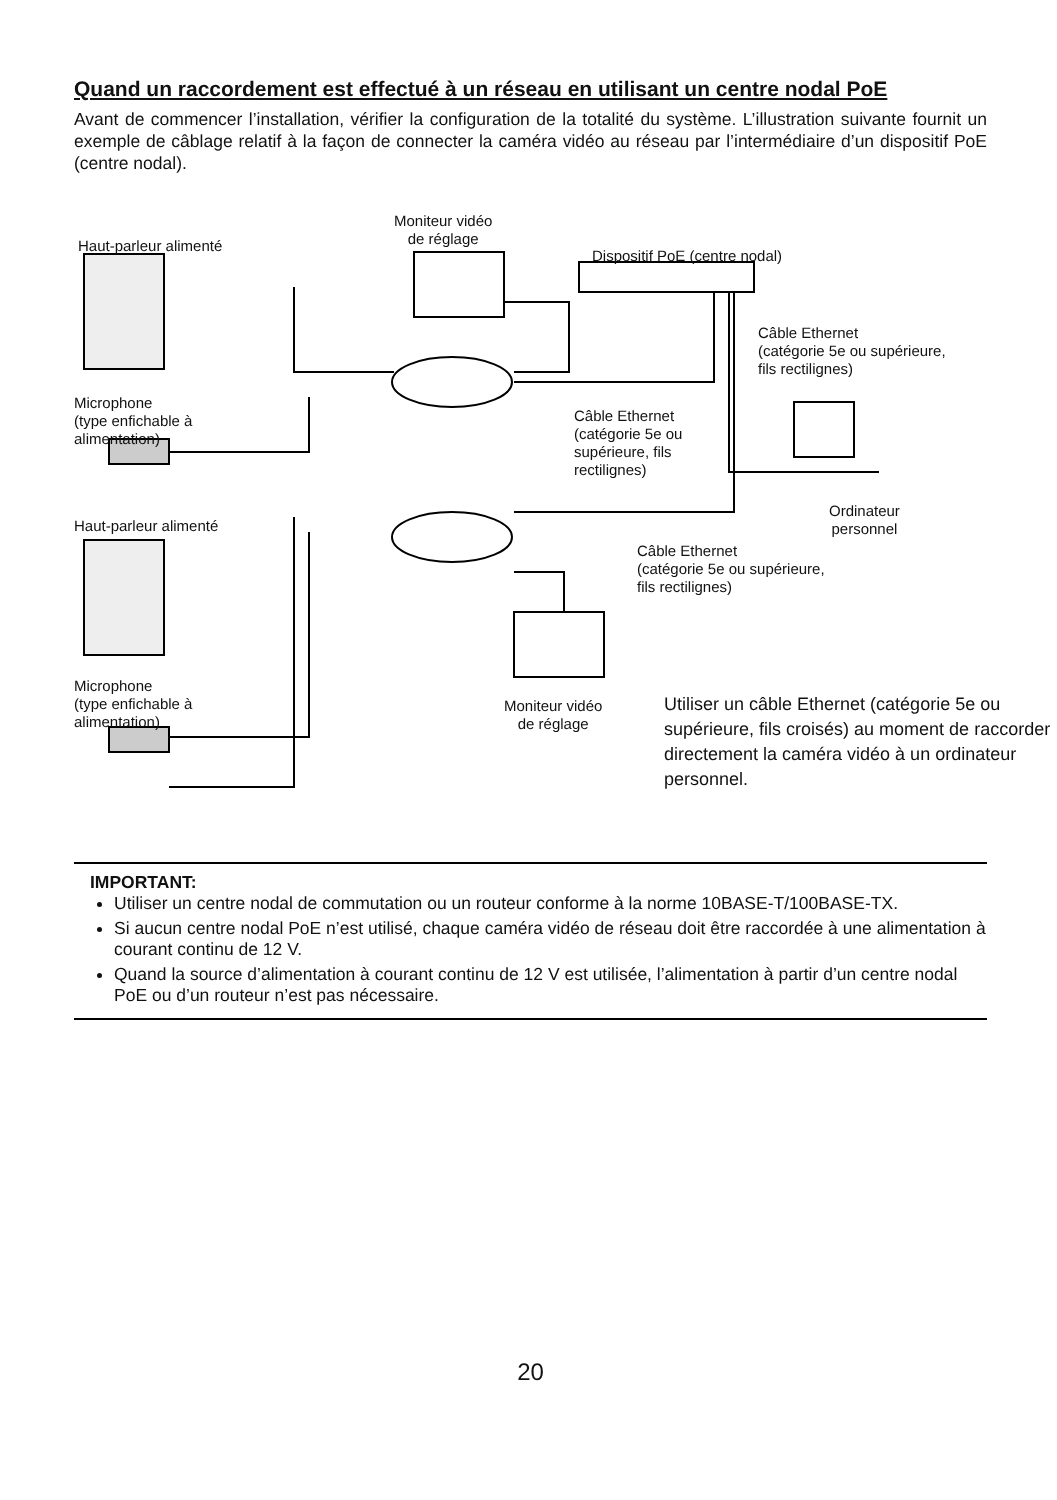Quand un raccordement est effectué à un réseau en utilisant un centre nodal PoE
Avant de commencer l’installation, vérifier la configuration de la totalité du système. L’illustration suivante fournit un exemple de câblage relatif à la façon de connecter la caméra vidéo au réseau par l’intermédiaire d’un dispositif PoE (centre nodal).
Haut-parleur alimenté
Moniteur vidéo
de réglage
Dispositif PoE (centre nodal)
Câble Ethernet
(catégorie 5e ou supérieure,
fils rectilignes)
Microphone
(type enfichable à
alimentation)
Câble Ethernet
(catégorie 5e ou
supérieure, fils
rectilignes)
Ordinateur
personnel
Haut-parleur alimenté
Câble Ethernet
(catégorie 5e ou supérieure,
fils rectilignes)
Microphone
(type enfichable à
alimentation)
Moniteur vidéo
de réglage
Utiliser un câble Ethernet (catégorie 5e ou supérieure, fils croisés) au moment de raccorder directement la caméra vidéo à un ordinateur personnel.
IMPORTANT:
Utiliser un centre nodal de commutation ou un routeur conforme à la norme 10BASE-T/100BASE-TX.
Si aucun centre nodal PoE n’est utilisé, chaque caméra vidéo de réseau doit être raccordée à une alimentation à courant continu de 12 V.
Quand la source d’alimentation à courant continu de 12 V est utilisée, l’alimentation à partir d’un centre nodal PoE ou d’un routeur n’est pas nécessaire.
20